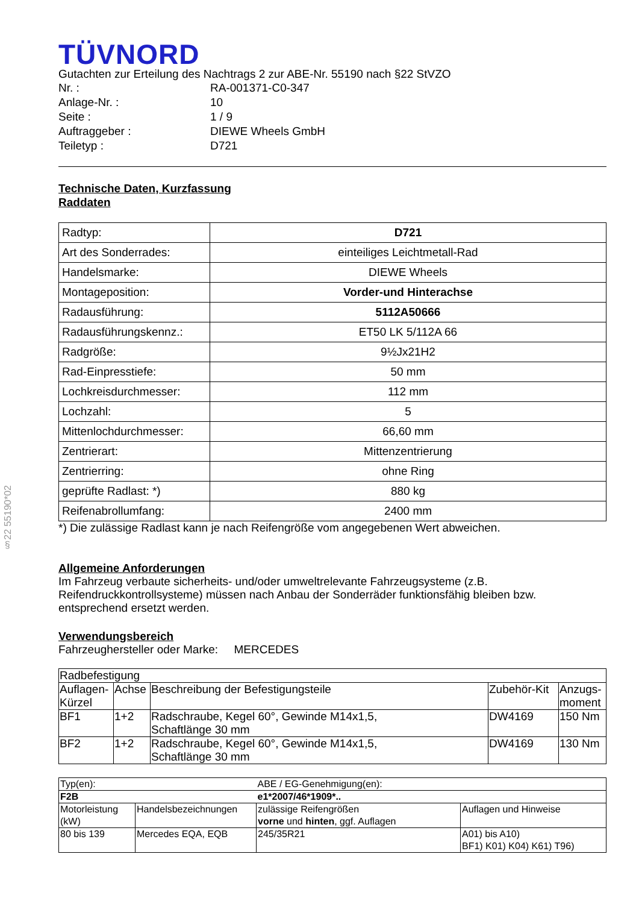§22 55190*02
TÜVNORD
Gutachten zur Erteilung des Nachtrags 2 zur ABE-Nr. 55190 nach §22 StVZO
| Nr. : | RA-001371-C0-347 |
| Anlage-Nr. : | 10 |
| Seite : | 1 / 9 |
| Auftraggeber : | DIEWE Wheels GmbH |
| Teiletyp : | D721 |
Technische Daten, Kurzfassung
Raddaten
| Radtyp: | D721 |
| Art des Sonderrades: | einteiliges Leichtmetall-Rad |
| Handelsmarke: | DIEWE Wheels |
| Montageposition: | Vorder-und Hinterachse |
| Radausführung: | 5112A50666 |
| Radausführungskennz.: | ET50 LK 5/112A 66 |
| Radgröße: | 9½Jx21H2 |
| Rad-Einpresstiefe: | 50 mm |
| Lochkreisdurchmesser: | 112 mm |
| Lochzahl: | 5 |
| Mittenlochdurchmesser: | 66,60 mm |
| Zentrierart: | Mittenzentrierung |
| Zentrierring: | ohne Ring |
| geprüfte Radlast: *) | 880 kg |
| Reifenabrollumfang: | 2400 mm |
*) Die zulässige Radlast kann je nach Reifengröße vom angegebenen Wert abweichen.
Allgemeine Anforderungen
Im Fahrzeug verbaute sicherheits- und/oder umweltrelevante Fahrzeugsysteme (z.B. Reifendruckkontrollsysteme) müssen nach Anbau der Sonderräder funktionsfähig bleiben bzw. entsprechend ersetzt werden.
Verwendungsbereich
Fahrzeughersteller oder Marke: MERCEDES
| Radbefestigung | | | | |
| Auflagen-Kürzel | Achse | Beschreibung der Befestigungsteile | Zubehör-Kit | Anzugs-moment |
| BF1 | 1+2 | Radschraube, Kegel 60°, Gewinde M14x1,5, Schaftlänge 30 mm | DW4169 | 150 Nm |
| BF2 | 1+2 | Radschraube, Kegel 60°, Gewinde M14x1,5, Schaftlänge 30 mm | DW4169 | 130 Nm |
| Typ(en): | | ABE / EG-Genehmigung(en): | |
| F2B | | e1*2007/46*1909*.. | |
| Motorleistung (kW) | Handelsbezeichnungen | zulässige Reifengrößen vorne und hinten , ggf. Auflagen | Auflagen und Hinweise |
| 80 bis 139 | Mercedes EQA, EQB | 245/35R21 | A01) bis A10) BF1) K01) K04) K61) T96) |